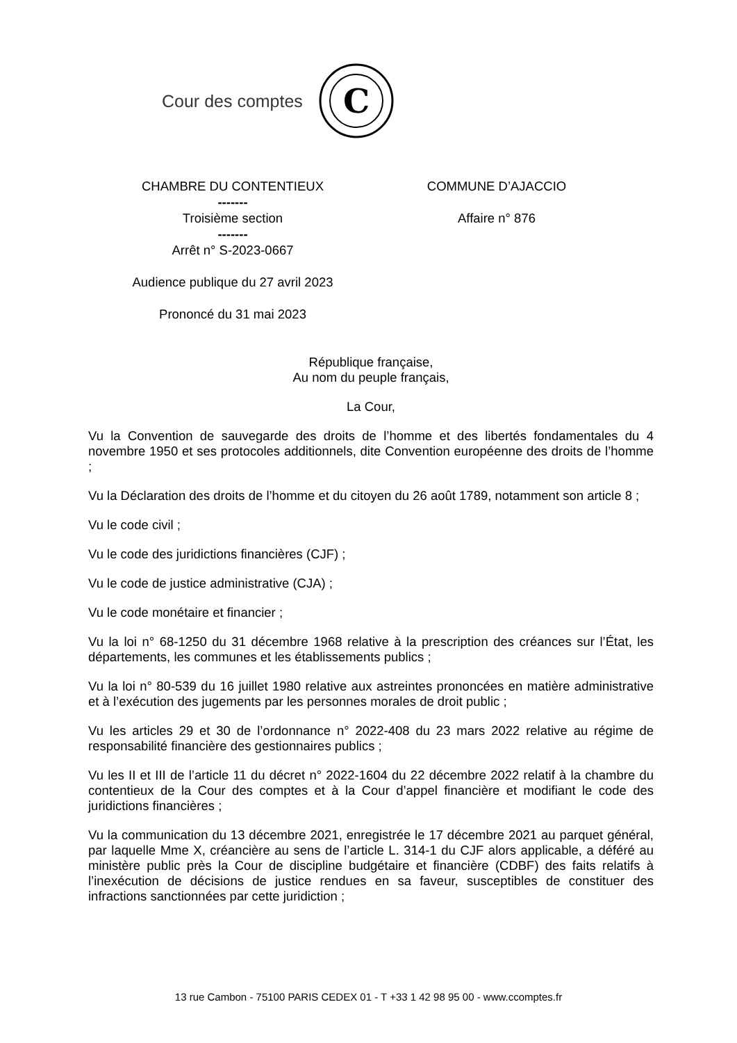Cour des comptes
C
CHAMBRE DU CONTENTIEUX
-------
Troisième section
-------
Arrêt n° S-2023-0667
Audience publique du 27 avril 2023
Prononcé du 31 mai 2023
COMMUNE D’AJACCIO
Affaire n° 876
République française,
Au nom du peuple français,
La Cour,
Vu la Convention de sauvegarde des droits de l’homme et des libertés fondamentales du 4 novembre 1950 et ses protocoles additionnels, dite Convention européenne des droits de l’homme ;
Vu la Déclaration des droits de l’homme et du citoyen du 26 août 1789, notamment son article 8 ;
Vu le code civil ;
Vu le code des juridictions financières (CJF) ;
Vu le code de justice administrative (CJA) ;
Vu le code monétaire et financier ;
Vu la loi n° 68-1250 du 31 décembre 1968 relative à la prescription des créances sur l’État, les départements, les communes et les établissements publics ;
Vu la loi n° 80-539 du 16 juillet 1980 relative aux astreintes prononcées en matière administrative et à l’exécution des jugements par les personnes morales de droit public ;
Vu les articles 29 et 30 de l’ordonnance n° 2022-408 du 23 mars 2022 relative au régime de responsabilité financière des gestionnaires publics ;
Vu les II et III de l’article 11 du décret n° 2022-1604 du 22 décembre 2022 relatif à la chambre du contentieux de la Cour des comptes et à la Cour d’appel financière et modifiant le code des juridictions financières ;
Vu la communication du 13 décembre 2021, enregistrée le 17 décembre 2021 au parquet général, par laquelle Mme X, créancière au sens de l’article L. 314-1 du CJF alors applicable, a déféré au ministère public près la Cour de discipline budgétaire et financière (CDBF) des faits relatifs à l’inexécution de décisions de justice rendues en sa faveur, susceptibles de constituer des infractions sanctionnées par cette juridiction ;
13 rue Cambon - 75100 PARIS CEDEX 01 - T +33 1 42 98 95 00 - www.ccomptes.fr